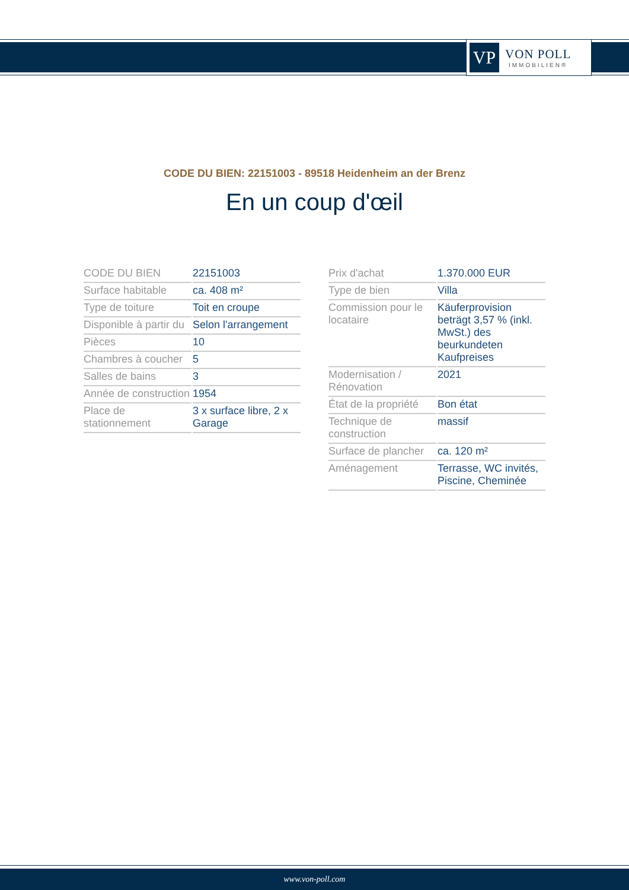VP
VON POLL
IMMOBILIEN®
CODE DU BIEN: 22151003 - 89518 Heidenheim an der Brenz
En un coup d'œil
| CODE DU BIEN | 22151003 |
| Surface habitable | ca. 408 m² |
| Type de toiture | Toit en croupe |
| Disponible à partir du | Selon l'arrangement |
| Pièces | 10 |
| Chambres à coucher | 5 |
| Salles de bains | 3 |
| Année de construction | 1954 |
| Place de stationnement | 3 x surface libre, 2 x Garage |
| Prix d'achat | 1.370.000 EUR |
| Type de bien | Villa |
| Commission pour le locataire | Käuferprovision beträgt 3,57 % (inkl. MwSt.) des beurkundeten Kaufpreises |
| Modernisation / Rénovation | 2021 |
| État de la propriété | Bon état |
| Technique de construction | massif |
| Surface de plancher | ca. 120 m² |
| Aménagement | Terrasse, WC invités, Piscine, Cheminée |
www.von-poll.com